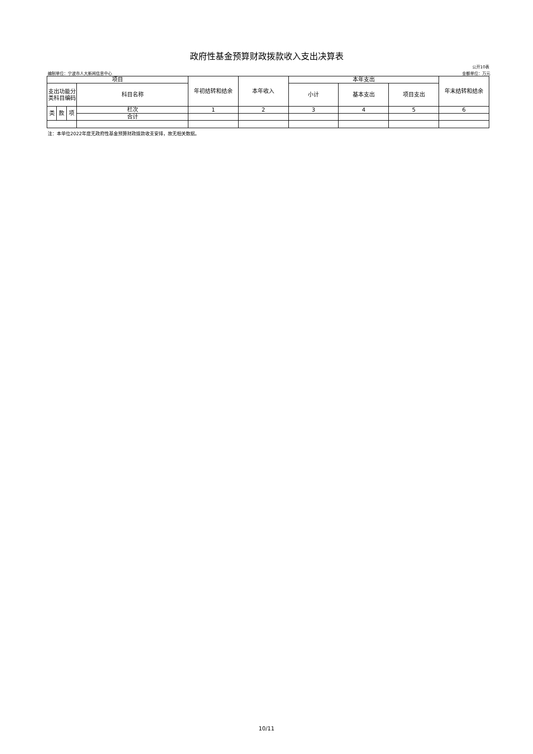政府性基金预算财政拨款收入支出决算表
公开10表
编制单位：宁波市人大新闻信息中心 金额单位：万元
| 项目 | | | | 年初结转和结余 | 本年收入 | 本年支出 | | | 年末结转和结余 |
| --- | --- | --- | --- | --- | --- | --- | --- | --- | --- |
| 支出功能分类科目编码 | | | 科目名称 | | | 小计 | 基本支出 | 项目支出 | |
| 类 | 款 | 项 | 栏次 | 1 | 2 | 3 | 4 | 5 | 6 |
| | | | 合计 | | | | | | |
注：本单位2022年度无政府性基金预算财政拨款收支安排，故无相关数据。
10/11